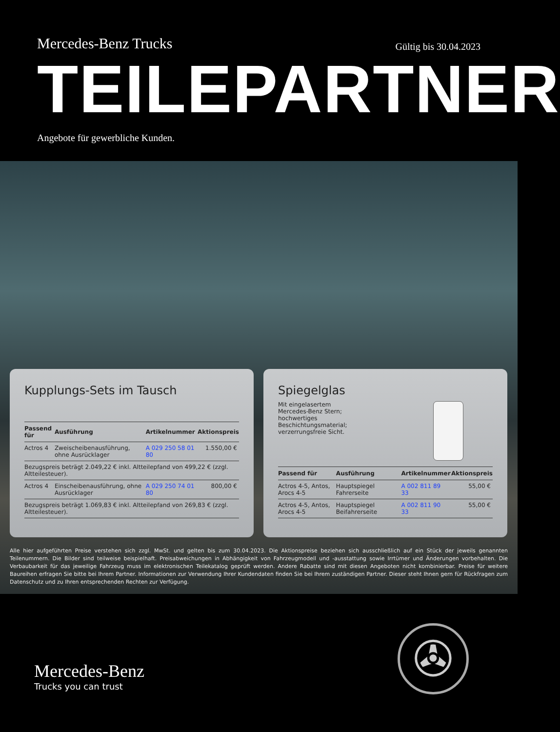Mercedes-Benz Trucks
Gültig bis 30.04.2023
TEILEPARTNER
Angebote für gewerbliche Kunden.
Kupplungs-Sets im Tausch
| Passend für | Ausführung | Artikelnummer | Aktionspreis |
| --- | --- | --- | --- |
| Actros 4 | Zweischeibenausführung, ohne Ausrücklager | A 029 250 58 01 80 | 1.550,00 € |
| Bezugspreis beträgt 2.049,22 € inkl. Altteilepfand von 499,22 € (zzgl. Altteilesteuer). | | | |
| Actros 4 | Einscheibenausführung, ohne Ausrücklager | A 029 250 74 01 80 | 800,00 € |
| Bezugspreis beträgt 1.069,83 € inkl. Altteilepfand von 269,83 € (zzgl. Altteilesteuer). | | | |
Spiegelglas
Mit eingelasertem
Mercedes-Benz Stern;
hochwertiges
Beschichtungsmaterial;
verzerrungsfreie Sicht.
| Passend für | Ausführung | Artikelnummer | Aktionspreis |
| --- | --- | --- | --- |
| Actros 4-5, Antos, Arocs 4-5 | Hauptspiegel Fahrerseite | A 002 811 89 33 | 55,00 € |
| Actros 4-5, Antos, Arocs 4-5 | Hauptspiegel Beifahrerseite | A 002 811 90 33 | 55,00 € |
Alle hier aufgeführten Preise verstehen sich zzgl. MwSt. und gelten bis zum 30.04.2023. Die Aktionspreise beziehen sich ausschließlich auf ein Stück der jeweils genannten Teilenummern. Die Bilder sind teilweise beispielhaft. Preisabweichungen in Abhängigkeit von Fahrzeugmodell und -ausstattung sowie Irrtümer und Änderungen vorbehalten. Die Verbaubarkeit für das jeweilige Fahrzeug muss im elektronischen Teilekatalog geprüft werden. Andere Rabatte sind mit diesen Angeboten nicht kombinierbar. Preise für weitere Baureihen erfragen Sie bitte bei Ihrem Partner. Informationen zur Verwendung Ihrer Kundendaten finden Sie bei Ihrem zuständigen Partner. Dieser steht Ihnen gern für Rückfragen zum Datenschutz und zu Ihren entsprechenden Rechten zur Verfügung.
Mercedes-Benz
Trucks you can trust
✇